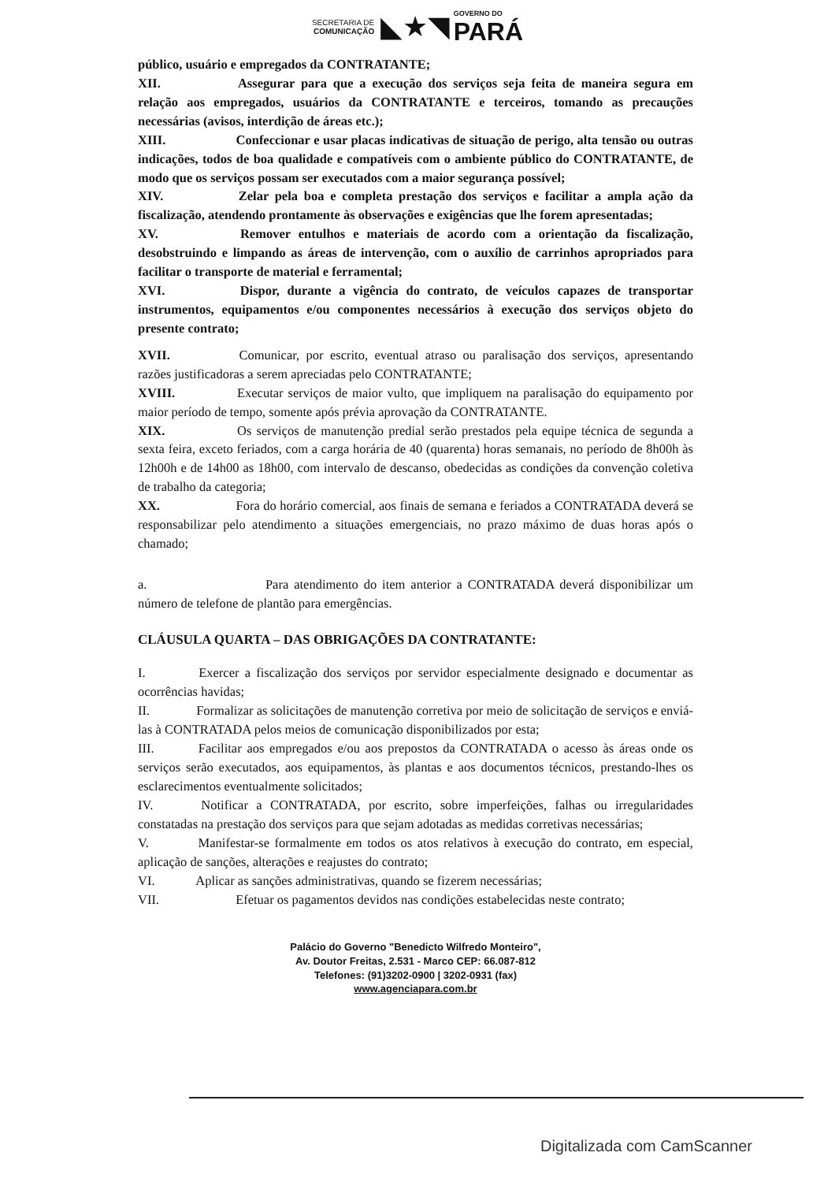SECRETARIA DE
COMUNICAÇÃO ◣★◥ GOVERNO DO PARÁ
público, usuário e empregados da CONTRATANTE;
XII. Assegurar para que a execução dos serviços seja feita de maneira segura em relação aos empregados, usuários da CONTRATANTE e terceiros, tomando as precauções necessárias (avisos, interdição de áreas etc.);
XIII. Confeccionar e usar placas indicativas de situação de perigo, alta tensão ou outras indicações, todos de boa qualidade e compatíveis com o ambiente público do CONTRATANTE, de modo que os serviços possam ser executados com a maior segurança possível;
XIV. Zelar pela boa e completa prestação dos serviços e facilitar a ampla ação da fiscalização, atendendo prontamente às observações e exigências que lhe forem apresentadas;
XV. Remover entulhos e materiais de acordo com a orientação da fiscalização, desobstruindo e limpando as áreas de intervenção, com o auxílio de carrinhos apropriados para facilitar o transporte de material e ferramental;
XVI. Dispor, durante a vigência do contrato, de veículos capazes de transportar instrumentos, equipamentos e/ou componentes necessários à execução dos serviços objeto do presente contrato;
XVII. Comunicar, por escrito, eventual atraso ou paralisação dos serviços, apresentando razões justificadoras a serem apreciadas pelo CONTRATANTE;
XVIII. Executar serviços de maior vulto, que impliquem na paralisação do equipamento por maior período de tempo, somente após prévia aprovação da CONTRATANTE.
XIX. Os serviços de manutenção predial serão prestados pela equipe técnica de segunda a sexta feira, exceto feriados, com a carga horária de 40 (quarenta) horas semanais, no período de 8h00h às 12h00h e de 14h00 as 18h00, com intervalo de descanso, obedecidas as condições da convenção coletiva de trabalho da categoria;
XX. Fora do horário comercial, aos finais de semana e feriados a CONTRATADA deverá se responsabilizar pelo atendimento a situações emergenciais, no prazo máximo de duas horas após o chamado;
a. Para atendimento do item anterior a CONTRATADA deverá disponibilizar um número de telefone de plantão para emergências.
CLÁUSULA QUARTA – DAS OBRIGAÇÕES DA CONTRATANTE:
I. Exercer a fiscalização dos serviços por servidor especialmente designado e documentar as ocorrências havidas;
II. Formalizar as solicitações de manutenção corretiva por meio de solicitação de serviços e enviá-las à CONTRATADA pelos meios de comunicação disponibilizados por esta;
III. Facilitar aos empregados e/ou aos prepostos da CONTRATADA o acesso às áreas onde os serviços serão executados, aos equipamentos, às plantas e aos documentos técnicos, prestando-lhes os esclarecimentos eventualmente solicitados;
IV. Notificar a CONTRATADA, por escrito, sobre imperfeições, falhas ou irregularidades constatadas na prestação dos serviços para que sejam adotadas as medidas corretivas necessárias;
V. Manifestar-se formalmente em todos os atos relativos à execução do contrato, em especial, aplicação de sanções, alterações e reajustes do contrato;
VI. Aplicar as sanções administrativas, quando se fizerem necessárias;
VII. Efetuar os pagamentos devidos nas condições estabelecidas neste contrato;
Palácio do Governo "Benedicto Wilfredo Monteiro",
Av. Doutor Freitas, 2.531 - Marco CEP: 66.087-812
Telefones: (91)3202-0900 | 3202-0931 (fax)
www.agenciapara.com.br
Digitalizada com CamScanner